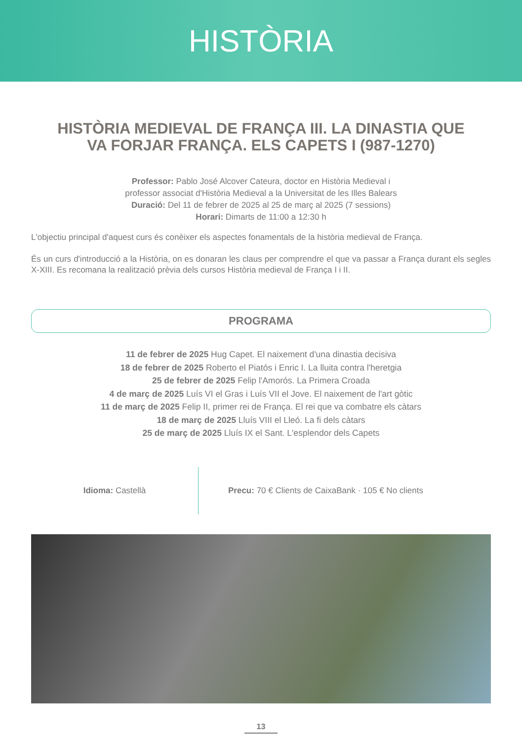HISTÒRIA
HISTÒRIA MEDIEVAL DE FRANÇA III. LA DINASTIA QUE VA FORJAR FRANÇA. ELS CAPETS I (987-1270)
Professor: Pablo José Alcover Cateura, doctor en Història Medieval i
professor associat d'Història Medieval a la Universitat de les Illes Balears
Duració: Del 11 de febrer de 2025 al 25 de març al 2025 (7 sessions)
Horari: Dimarts de 11:00 a 12:30 h
L'objectiu principal d'aquest curs és conèixer els aspectes fonamentals de la història medieval de França.
És un curs d'introducció a la Història, on es donaran les claus per comprendre el que va passar a França durant els segles X-XIII. Es recomana la realització prèvia dels cursos Història medieval de França I i II.
PROGRAMA
11 de febrer de 2025 Hug Capet. El naixement d'una dinastia decisiva
18 de febrer de 2025 Roberto el Piatós i Enric I. La lluita contra l'heretgia
25 de febrer de 2025 Felip l'Amorós. La Primera Croada
4 de març de 2025 Luís VI el Gras i Luís VII el Jove. El naixement de l'art gòtic
11 de març de 2025 Felip II, primer rei de França. El rei que va combatre els càtars
18 de març de 2025 Lluís VIII el Lleó. La fi dels càtars
25 de març de 2025 Lluís IX el Sant. L'esplendor dels Capets
Idioma: Castellà
Precu: 70 € Clients de CaixaBank · 105 € No clients
13